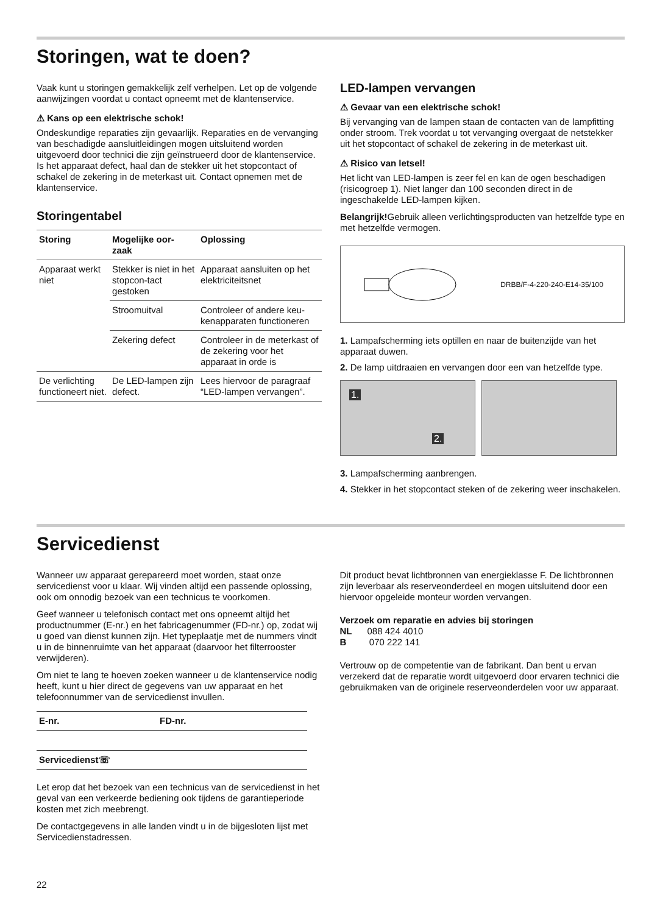Storingen, wat te doen?
Vaak kunt u storingen gemakkelijk zelf verhelpen. Let op de volgende aanwijzingen voordat u contact opneemt met de klantenservice.
⚠ Kans op een elektrische schok!
Ondeskundige reparaties zijn gevaarlijk. Reparaties en de vervanging van beschadigde aansluitleidingen mogen uitsluitend worden uitgevoerd door technici die zijn geïnstrueerd door de klantenservice. Is het apparaat defect, haal dan de stekker uit het stopcontact of schakel de zekering in de meterkast uit. Contact opnemen met de klantenservice.
Storingentabel
| Storing | Mogelijke oor- zaak | Oplossing |
| --- | --- | --- |
| Apparaat werkt niet | Stekker is niet in het stopcon-tact gestoken | Apparaat aansluiten op het elektriciteitsnet |
| | Stroomuitval | Controleer of andere keu-kenapparaten functioneren |
| | Zekering defect | Controleer in de meterkast of de zekering voor het apparaat in orde is |
| De verlichting functioneert niet. | De LED-lampen zijn defect. | Lees hiervoor de paragraaf “LED-lampen vervangen”. |
LED-lampen vervangen
⚠ Gevaar van een elektrische schok!
Bij vervanging van de lampen staan de contacten van de lampfitting onder stroom. Trek voordat u tot vervanging overgaat de netstekker uit het stopcontact of schakel de zekering in de meterkast uit.
⚠ Risico van letsel!
Het licht van LED-lampen is zeer fel en kan de ogen beschadigen (risicogroep 1). Niet langer dan 100 seconden direct in de ingeschakelde LED-lampen kijken.
Belangrijk!Gebruik alleen verlichtingsproducten van hetzelfde type en met hetzelfde vermogen.
DRBB/F-4-220-240-E14-35/100
1. Lampafscherming iets optillen en naar de buitenzijde van het apparaat duwen.
2. De lamp uitdraaien en vervangen door een van hetzelfde type.
1. 2.
3. Lampafscherming aanbrengen.
4. Stekker in het stopcontact steken of de zekering weer inschakelen.
Servicedienst
Wanneer uw apparaat gerepareerd moet worden, staat onze servicedienst voor u klaar. Wij vinden altijd een passende oplossing, ook om onnodig bezoek van een technicus te voorkomen.
Geef wanneer u telefonisch contact met ons opneemt altijd het productnummer (E-nr.) en het fabricagenummer (FD-nr.) op, zodat wij u goed van dienst kunnen zijn. Het typeplaatje met de nummers vindt u in de binnenruimte van het apparaat (daarvoor het filterrooster verwijderen).
Om niet te lang te hoeven zoeken wanneer u de klantenservice nodig heeft, kunt u hier direct de gegevens van uw apparaat en het telefoonnummer van de servicedienst invullen.
| E-nr. | FD-nr. |
| Servicedienst☏ | |
Let erop dat het bezoek van een technicus van de servicedienst in het geval van een verkeerde bediening ook tijdens de garantieperiode kosten met zich meebrengt.
De contactgegevens in alle landen vindt u in de bijgesloten lijst met Servicedienstadressen.
Dit product bevat lichtbronnen van energieklasse F. De lichtbronnen zijn leverbaar als reserveonderdeel en mogen uitsluitend door een hiervoor opgeleide monteur worden vervangen.
Verzoek om reparatie en advies bij storingen
NL 088 424 4010
B 070 222 141
Vertrouw op de competentie van de fabrikant. Dan bent u ervan verzekerd dat de reparatie wordt uitgevoerd door ervaren technici die gebruikmaken van de originele reserveonderdelen voor uw apparaat.
22